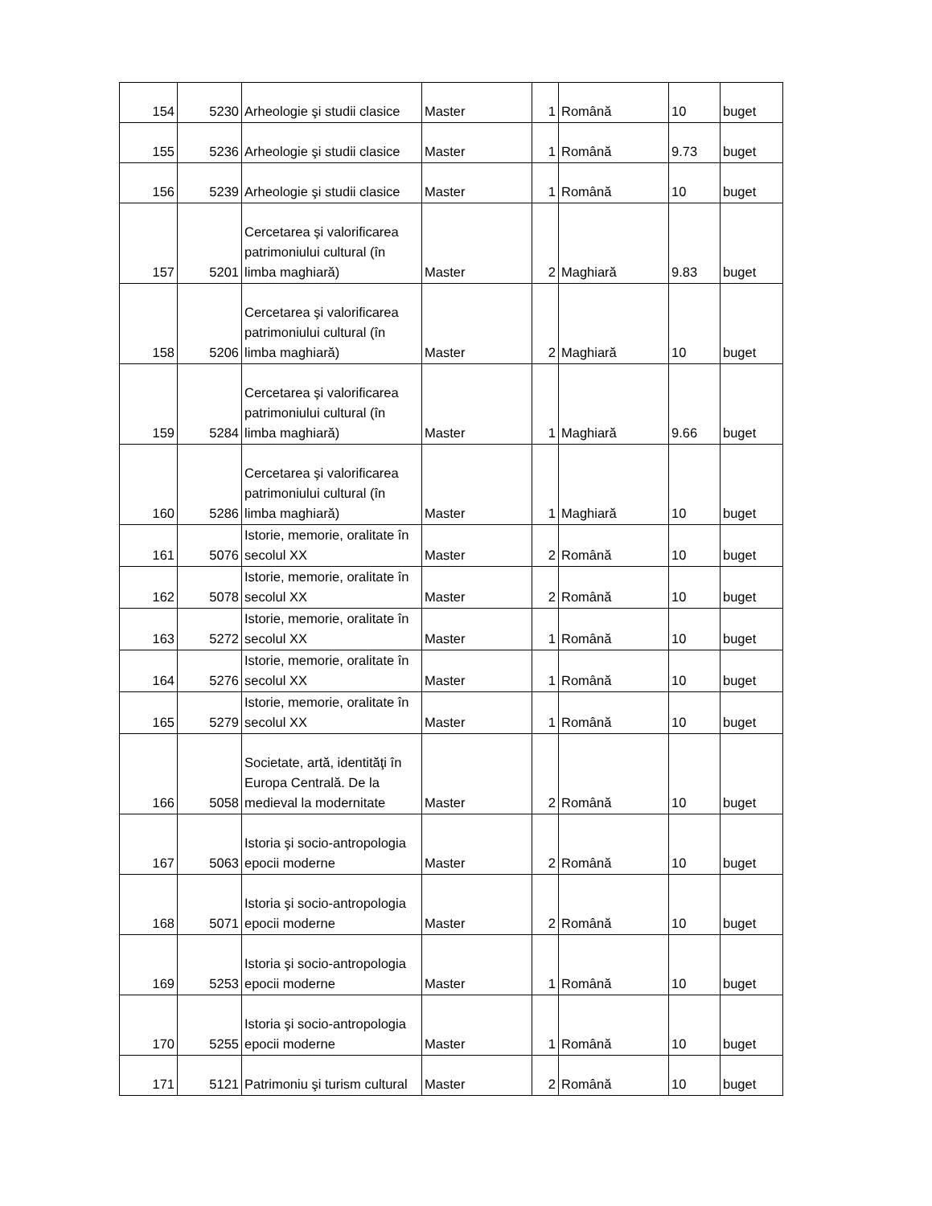| 154 | 5230 | Arheologie şi studii clasice | Master | 1 | Română | 10 | buget |
| 155 | 5236 | Arheologie şi studii clasice | Master | 1 | Română | 9.73 | buget |
| 156 | 5239 | Arheologie şi studii clasice | Master | 1 | Română | 10 | buget |
| 157 | 5201 | Cercetarea şi valorificarea patrimoniului cultural (în limba maghiară) | Master | 2 | Maghiară | 9.83 | buget |
| 158 | 5206 | Cercetarea şi valorificarea patrimoniului cultural (în limba maghiară) | Master | 2 | Maghiară | 10 | buget |
| 159 | 5284 | Cercetarea şi valorificarea patrimoniului cultural (în limba maghiară) | Master | 1 | Maghiară | 9.66 | buget |
| 160 | 5286 | Cercetarea şi valorificarea patrimoniului cultural (în limba maghiară) | Master | 1 | Maghiară | 10 | buget |
| 161 | 5076 | Istorie, memorie, oralitate în secolul XX | Master | 2 | Română | 10 | buget |
| 162 | 5078 | Istorie, memorie, oralitate în secolul XX | Master | 2 | Română | 10 | buget |
| 163 | 5272 | Istorie, memorie, oralitate în secolul XX | Master | 1 | Română | 10 | buget |
| 164 | 5276 | Istorie, memorie, oralitate în secolul XX | Master | 1 | Română | 10 | buget |
| 165 | 5279 | Istorie, memorie, oralitate în secolul XX | Master | 1 | Română | 10 | buget |
| 166 | 5058 | Societate, artă, identităţi în Europa Centrală. De la medieval la modernitate | Master | 2 | Română | 10 | buget |
| 167 | 5063 | Istoria şi socio-antropologia epocii moderne | Master | 2 | Română | 10 | buget |
| 168 | 5071 | Istoria şi socio-antropologia epocii moderne | Master | 2 | Română | 10 | buget |
| 169 | 5253 | Istoria şi socio-antropologia epocii moderne | Master | 1 | Română | 10 | buget |
| 170 | 5255 | Istoria şi socio-antropologia epocii moderne | Master | 1 | Română | 10 | buget |
| 171 | 5121 | Patrimoniu şi turism cultural | Master | 2 | Română | 10 | buget |